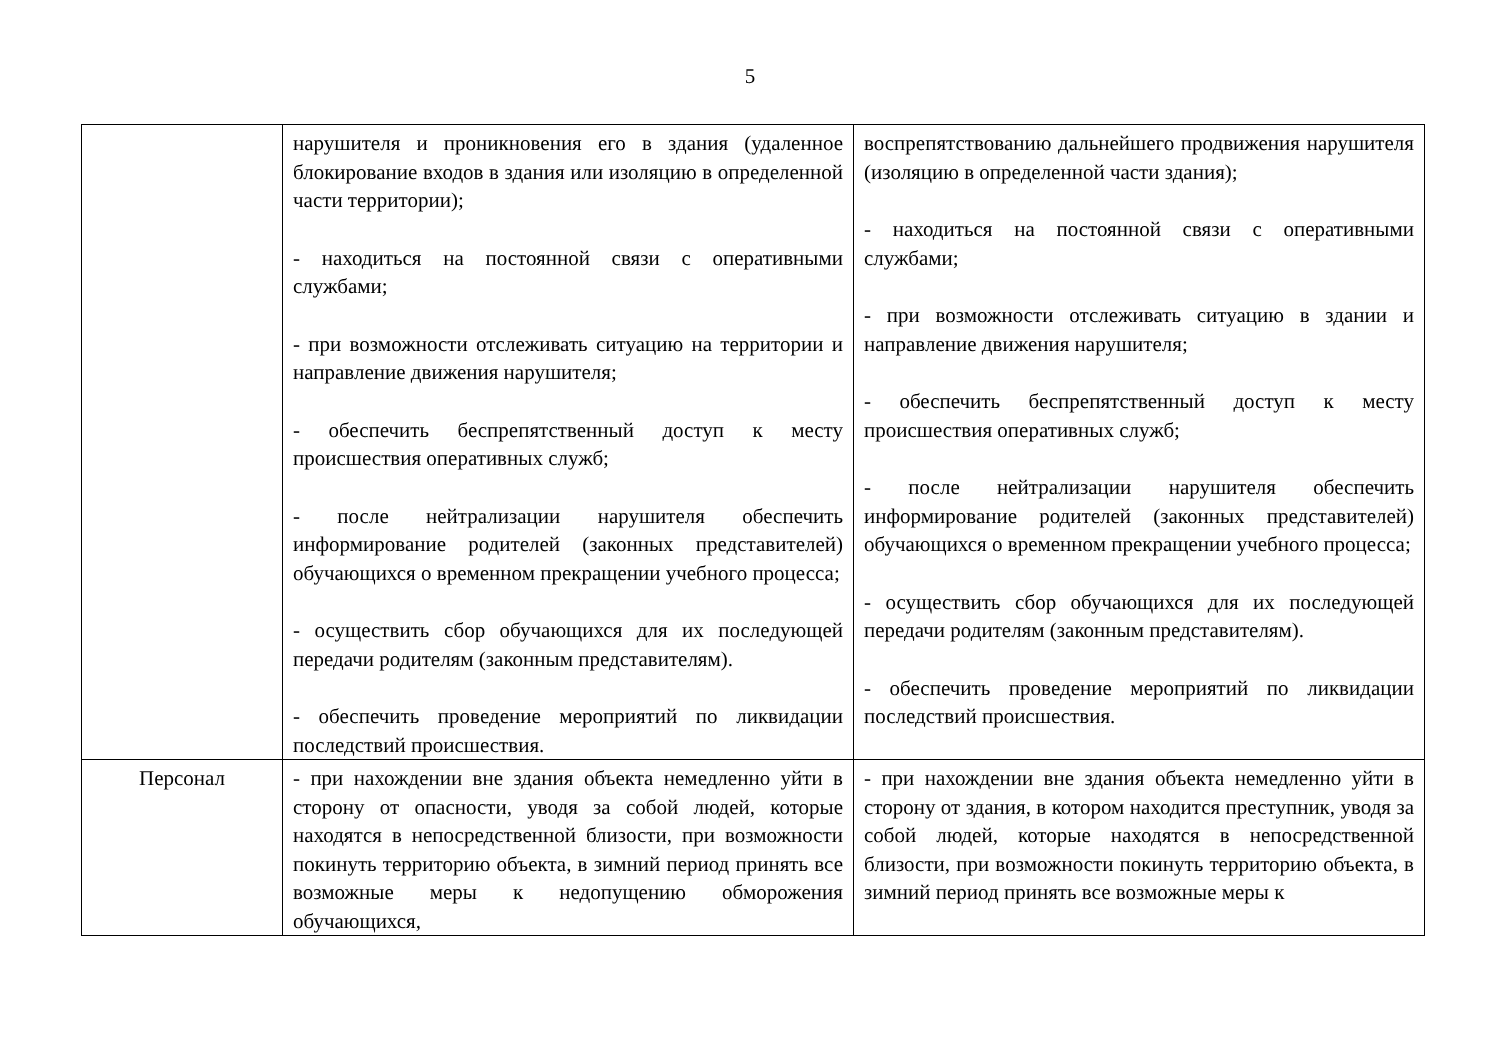5
| | нарушителя и проникновения его в здания (удаленное блокирование входов в здания или изоляцию в определенной части территории); - находиться на постоянной связи с оперативными службами; - при возможности отслеживать ситуацию на территории и направление движения нарушителя; - обеспечить беспрепятственный доступ к месту происшествия оперативных служб; - после нейтрализации нарушителя обеспечить информирование родителей (законных представителей) обучающихся о временном прекращении учебного процесса; - осуществить сбор обучающихся для их последующей передачи родителям (законным представителям). - обеспечить проведение мероприятий по ликвидации последствий происшествия. | воспрепятствованию дальнейшего продвижения нарушителя (изоляцию в определенной части здания); - находиться на постоянной связи с оперативными службами; - при возможности отслеживать ситуацию в здании и направление движения нарушителя; - обеспечить беспрепятственный доступ к месту происшествия оперативных служб; - после нейтрализации нарушителя обеспечить информирование родителей (законных представителей) обучающихся о временном прекращении учебного процесса; - осуществить сбор обучающихся для их последующей передачи родителям (законным представителям). - обеспечить проведение мероприятий по ликвидации последствий происшествия. |
| Персонал | - при нахождении вне здания объекта немедленно уйти в сторону от опасности, уводя за собой людей, которые находятся в непосредственной близости, при возможности покинуть территорию объекта, в зимний период принять все возможные меры к недопущению обморожения обучающихся, | - при нахождении вне здания объекта немедленно уйти в сторону от здания, в котором находится преступник, уводя за собой людей, которые находятся в непосредственной близости, при возможности покинуть территорию объекта, в зимний период принять все возможные меры к |